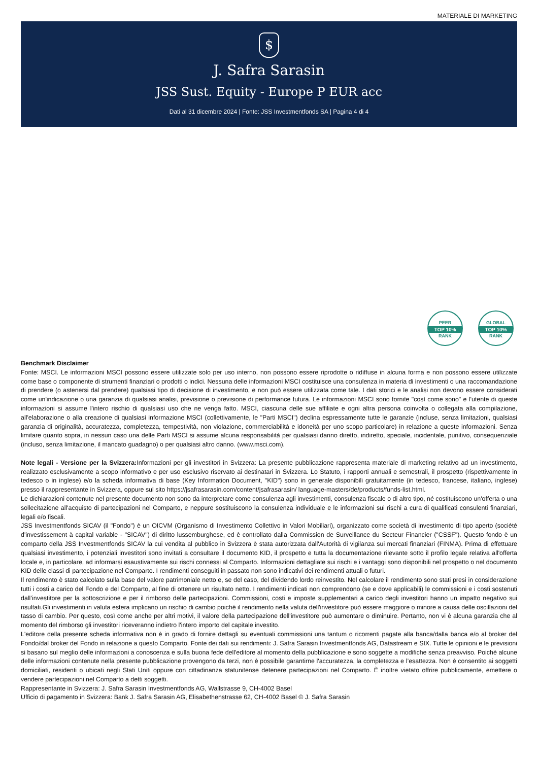MATERIALE DI MARKETING
$
J. Safra Sarasin
JSS Sust. Equity - Europe P EUR acc
Dati al 31 dicembre 2024 | Fonte: JSS Investmentfonds SA | Pagina 4 di 4
PEER
TOP 10%
RANK
GLOBAL
TOP 10%
RANK
Benchmark Disclaimer
Fonte: MSCI. Le informazioni MSCI possono essere utilizzate solo per uso interno, non possono essere riprodotte o ridiffuse in alcuna forma e non possono essere utilizzate come base o componente di strumenti finanziari o prodotti o indici. Nessuna delle informazioni MSCI costituisce una consulenza in materia di investimenti o una raccomandazione di prendere (o astenersi dal prendere) qualsiasi tipo di decisione di investimento, e non può essere utilizzata come tale. I dati storici e le analisi non devono essere considerati come un'indicazione o una garanzia di qualsiasi analisi, previsione o previsione di performance futura. Le informazioni MSCI sono fornite "così come sono" e l'utente di queste informazioni si assume l'intero rischio di qualsiasi uso che ne venga fatto. MSCI, ciascuna delle sue affiliate e ogni altra persona coinvolta o collegata alla compilazione, all'elaborazione o alla creazione di qualsiasi informazione MSCI (collettivamente, le "Parti MSCI") declina espressamente tutte le garanzie (incluse, senza limitazioni, qualsiasi garanzia di originalità, accuratezza, completezza, tempestività, non violazione, commerciabilità e idoneità per uno scopo particolare) in relazione a queste informazioni. Senza limitare quanto sopra, in nessun caso una delle Parti MSCI si assume alcuna responsabilità per qualsiasi danno diretto, indiretto, speciale, incidentale, punitivo, consequenziale (incluso, senza limitazione, il mancato guadagno) o per qualsiasi altro danno. (www.msci.com).
Note legali - Versione per la Svizzera: Informazioni per gli investitori in Svizzera: La presente pubblicazione rappresenta materiale di marketing relativo ad un investimento, realizzato esclusivamente a scopo informativo e per uso esclusivo riservato ai destinatari in Svizzera. Lo Statuto, i rapporti annuali e semestrali, il prospetto (rispettivamente in tedesco o in inglese) e/o la scheda informativa di base (Key Information Document, "KID") sono in generale disponibili gratuitamente (in tedesco, francese, italiano, inglese) presso il rappresentante in Svizzera, oppure sul sito https://jsafrasarasin.com/content/jsafrasarasin/ language-masters/de/products/funds-list.html.
Le dichiarazioni contenute nel presente documento non sono da interpretare come consulenza agli investimenti, consulenza fiscale o di altro tipo, né costituiscono un'offerta o una sollecitazione all'acquisto di partecipazioni nel Comparto, e neppure sostituiscono la consulenza individuale e le informazioni sui rischi a cura di qualificati consulenti finanziari, legali e/o fiscali.
JSS Investmentfonds SICAV (il "Fondo") è un OICVM (Organismo di Investimento Collettivo in Valori Mobiliari), organizzato come società di investimento di tipo aperto (société d'investissement à capital variable - "SICAV") di diritto lussemburghese, ed è controllato dalla Commission de Surveillance du Secteur Financier ("CSSF"). Questo fondo è un comparto della JSS Investmentfonds SICAV la cui vendita al pubblico in Svizzera è stata autorizzata dall'Autorità di vigilanza sui mercati finanziari (FINMA). Prima di effettuare qualsiasi investimento, i potenziali investitori sono invitati a consultare il documento KID, il prospetto e tutta la documentazione rilevante sotto il profilo legale relativa all'offerta locale e, in particolare, ad informarsi esaustivamente sui rischi connessi al Comparto. Informazioni dettagliate sui rischi e i vantaggi sono disponibili nel prospetto o nel documento KID delle classi di partecipazione nel Comparto. I rendimenti conseguiti in passato non sono indicativi dei rendimenti attuali o futuri.
Il rendimento è stato calcolato sulla base del valore patrimoniale netto e, se del caso, del dividendo lordo reinvestito. Nel calcolare il rendimento sono stati presi in considerazione tutti i costi a carico del Fondo e del Comparto, al fine di ottenere un risultato netto. I rendimenti indicati non comprendono (se e dove applicabili) le commissioni e i costi sostenuti dall’investitore per la sottoscrizione e per il rimborso delle partecipazioni. Commissioni, costi e imposte supplementari a carico degli investitori hanno un impatto negativo sui risultati.Gli investimenti in valuta estera implicano un rischio di cambio poiché il rendimento nella valuta dell'investitore può essere maggiore o minore a causa delle oscillazioni del tasso di cambio. Per questo, così come anche per altri motivi, il valore della partecipazione dell'investitore può aumentare o diminuire. Pertanto, non vi è alcuna garanzia che al momento del rimborso gli investitori riceveranno indietro l'intero importo del capitale investito.
L'editore della presente scheda informativa non è in grado di fornire dettagli su eventuali commissioni una tantum o ricorrenti pagate alla banca/dalla banca e/o al broker del Fondo/dal broker del Fondo in relazione a questo Comparto. Fonte dei dati sui rendimenti: J. Safra Sarasin Investmentfonds AG, Datastream e SIX. Tutte le opinioni e le previsioni si basano sul meglio delle informazioni a conoscenza e sulla buona fede dell'editore al momento della pubblicazione e sono soggette a modifiche senza preavviso. Poiché alcune delle informazioni contenute nella presente pubblicazione provengono da terzi, non è possibile garantirne l'accuratezza, la completezza e l’esattezza. Non è consentito ai soggetti domiciliati, residenti o ubicati negli Stati Uniti oppure con cittadinanza statunitense detenere partecipazioni nel Comparto. È inoltre vietato offrire pubblicamente, emettere o vendere partecipazioni nel Comparto a detti soggetti.
Rappresentante in Svizzera: J. Safra Sarasin Investmentfonds AG, Wallstrasse 9, CH-4002 Basel
Ufficio di pagamento in Svizzera: Bank J. Safra Sarasin AG, Elisabethenstrasse 62, CH-4002 Basel © J. Safra Sarasin